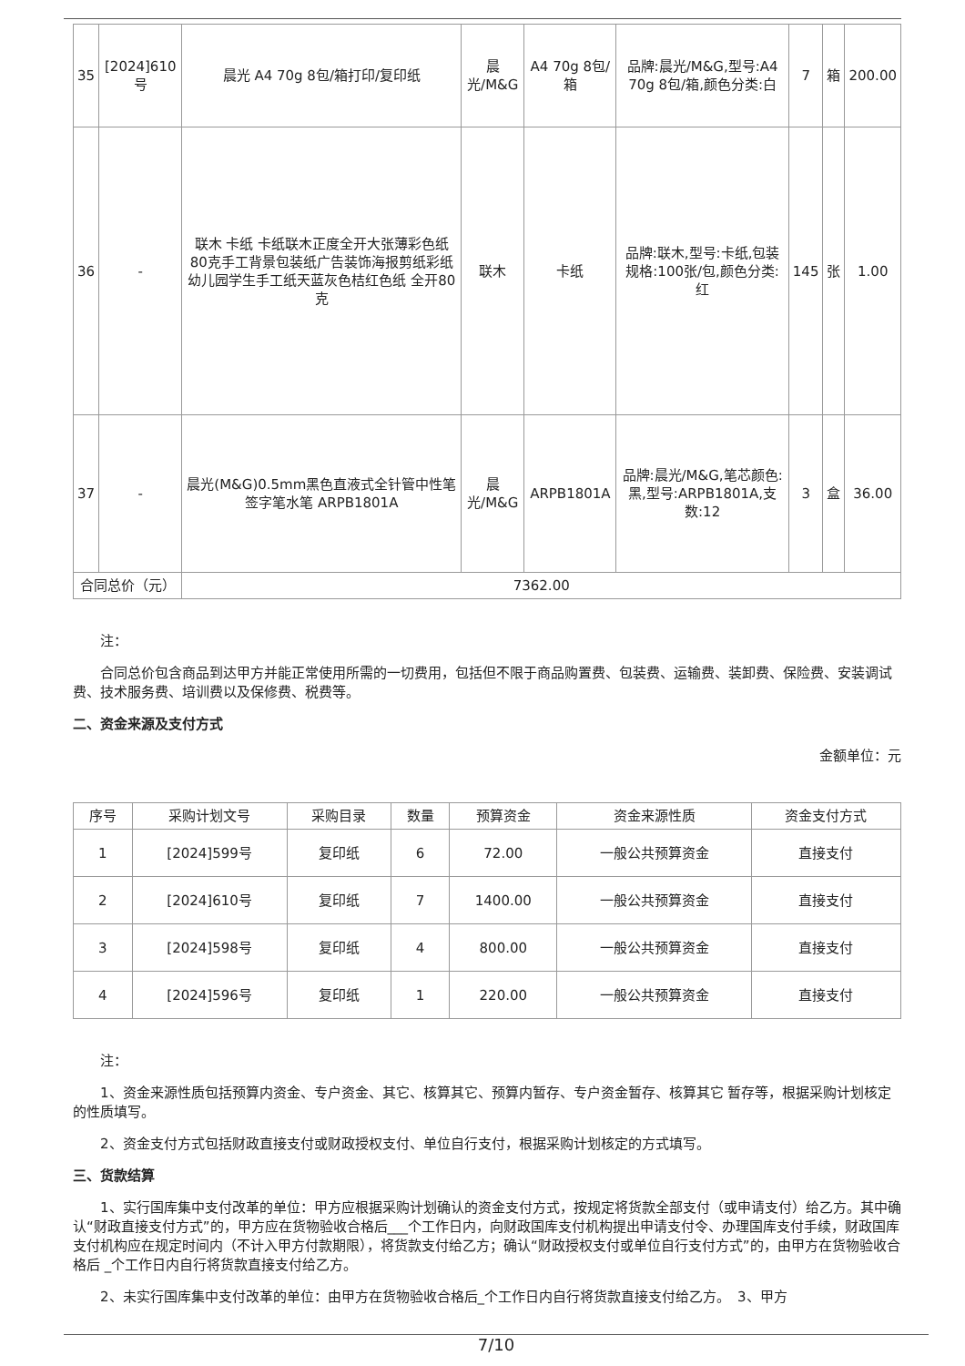| 35 | [2024]610号 | 晨光 A4 70g 8包/箱打印/复印纸 | 晨光/M&G | A4 70g 8包/箱 | 品牌:晨光/M&G,型号:A4 70g 8包/箱,颜色分类:白 | 7 | 箱 | 200.00 |
| 36 | - | 联木 卡纸 卡纸联木正度全开大张薄彩色纸80克手工背景包装纸广告装饰海报剪纸彩纸幼儿园学生手工纸天蓝灰色桔红色纸 全开80克 | 联木 | 卡纸 | 品牌:联木,型号:卡纸,包装规格:100张/包,颜色分类:红 | 145 | 张 | 1.00 |
| 37 | - | 晨光(M&G)0.5mm黑色直液式全针管中性笔签字笔水笔 ARPB1801A | 晨光/M&G | ARPB1801A | 品牌:晨光/M&G,笔芯颜色:黑,型号:ARPB1801A,支数:12 | 3 | 盒 | 36.00 |
| 合同总价（元） | | 7362.00 | | | | | | |
注：
合同总价包含商品到达甲方并能正常使用所需的一切费用，包括但不限于商品购置费、包装费、运输费、装卸费、保险费、安装调试费、技术服务费、培训费以及保修费、税费等。
二、资金来源及支付方式
金额单位：元
| 序号 | 采购计划文号 | 采购目录 | 数量 | 预算资金 | 资金来源性质 | 资金支付方式 |
| --- | --- | --- | --- | --- | --- | --- |
| 1 | [2024]599号 | 复印纸 | 6 | 72.00 | 一般公共预算资金 | 直接支付 |
| 2 | [2024]610号 | 复印纸 | 7 | 1400.00 | 一般公共预算资金 | 直接支付 |
| 3 | [2024]598号 | 复印纸 | 4 | 800.00 | 一般公共预算资金 | 直接支付 |
| 4 | [2024]596号 | 复印纸 | 1 | 220.00 | 一般公共预算资金 | 直接支付 |
注：
1、资金来源性质包括预算内资金、专户资金、其它、核算其它、预算内暂存、专户资金暂存、核算其它 暂存等，根据采购计划核定的性质填写。
2、资金支付方式包括财政直接支付或财政授权支付、单位自行支付，根据采购计划核定的方式填写。
三、货款结算
1、实行国库集中支付改革的单位：甲方应根据采购计划确认的资金支付方式，按规定将货款全部支付（或申请支付）给乙方。其中确认“财政直接支付方式”的，甲方应在货物验收合格后___个工作日内，向财政国库支付机构提出申请支付令、办理国库支付手续，财政国库支付机构应在规定时间内（不计入甲方付款期限），将货款支付给乙方；确认“财政授权支付或单位自行支付方式”的，由甲方在货物验收合格后 _个工作日内自行将货款直接支付给乙方。
2、未实行国库集中支付改革的单位：由甲方在货物验收合格后_个工作日内自行将货款直接支付给乙方。　3、甲方
7/10